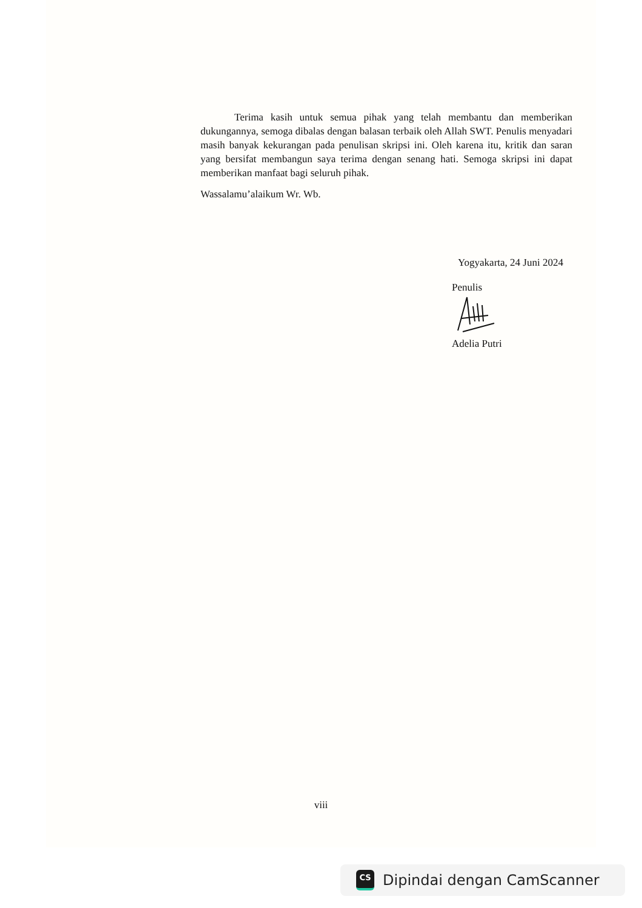Terima kasih untuk semua pihak yang telah membantu dan memberikan dukungannya, semoga dibalas dengan balasan terbaik oleh Allah SWT. Penulis menyadari masih banyak kekurangan pada penulisan skripsi ini. Oleh karena itu, kritik dan saran yang bersifat membangun saya terima dengan senang hati. Semoga skripsi ini dapat memberikan manfaat bagi seluruh pihak.
Wassalamu’alaikum Wr. Wb.
Yogyakarta, 24 Juni 2024
Penulis
Adelia Putri
viii
CS
Dipindai dengan CamScanner